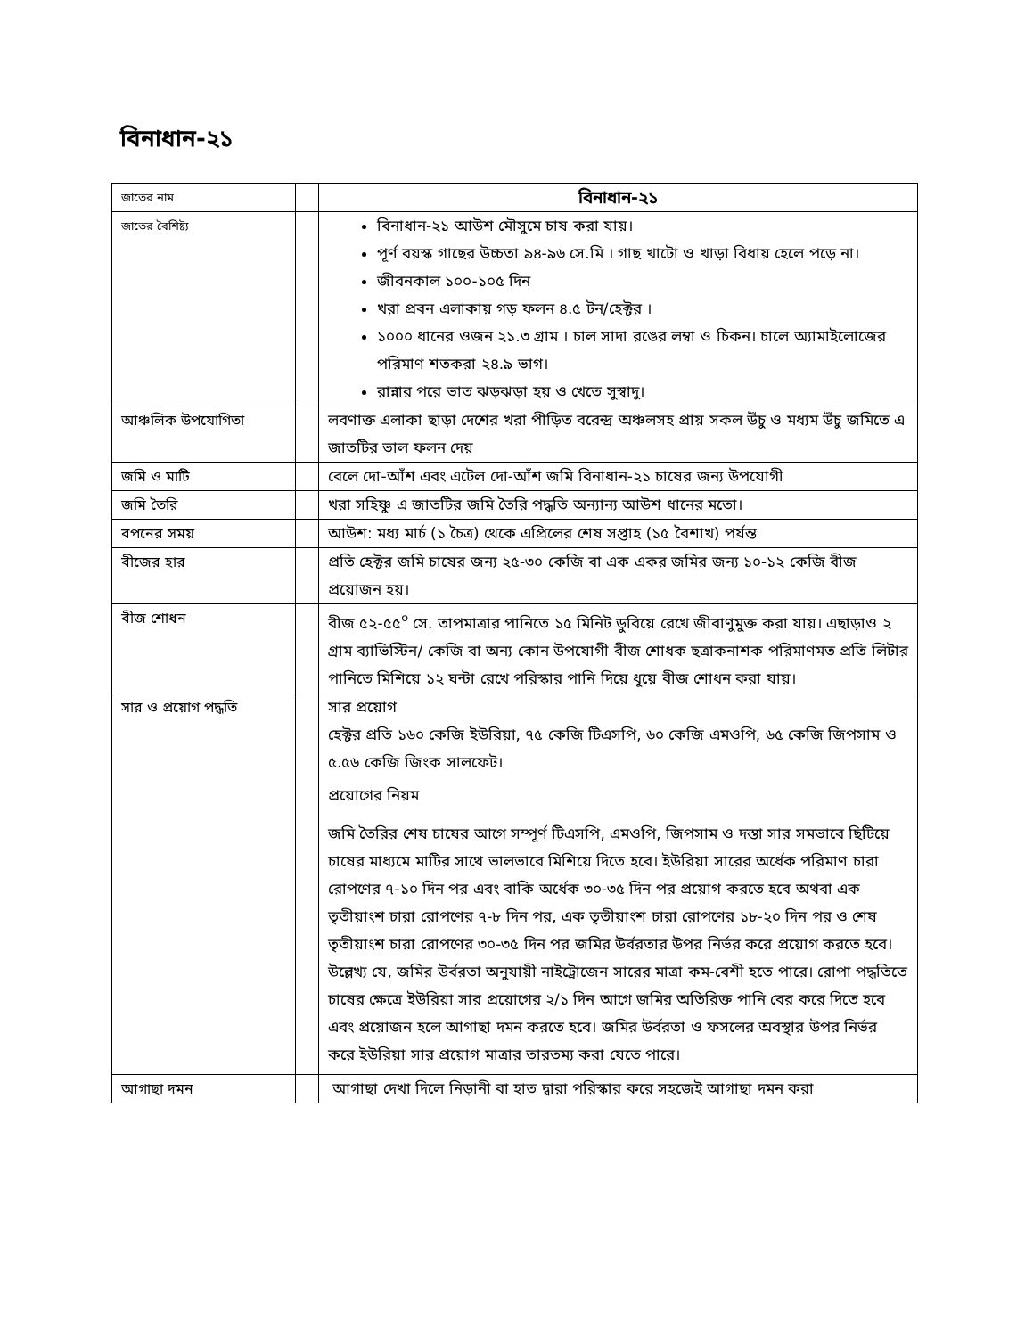বিনাধান-২১
| জাতের নাম | | বিনাধান-২১ |
| জাতের বৈশিষ্ট্য | | বিনাধান-২১ আউশ মৌসুমে চাষ করা যায়। পূর্ণ বয়স্ক গাছের উচ্চতা ৯৪-৯৬ সে.মি । গাছ খাটো ও খাড়া বিধায় হেলে পড়ে না। জীবনকাল ১০০-১০৫ দিন খরা প্রবন এলাকায় গড় ফলন ৪.৫ টন/হেক্টর । ১০০০ ধানের ওজন ২১.৩ গ্রাম । চাল সাদা রঙের লম্বা ও চিকন। চালে অ্যামাইলোজের পরিমাণ শতকরা ২৪.৯ ভাগ। রান্নার পরে ভাত ঝড়ঝড়া হয় ও খেতে সুস্বাদু। |
| আঞ্চলিক উপযোগিতা | | লবণাক্ত এলাকা ছাড়া দেশের খরা পীড়িত বরেন্দ্র অঞ্চলসহ প্রায় সকল উঁচু ও মধ্যম উঁচু জমিতে এ জাতটির ভাল ফলন দেয় |
| জমি ও মাটি | | বেলে দো-আঁশ এবং এটেল দো-আঁশ জমি বিনাধান-২১ চাষের জন্য উপযোগী |
| জমি তৈরি | | খরা সহিষ্ণু এ জাতটির জমি তৈরি পদ্ধতি অন্যান্য আউশ ধানের মতো। |
| বপনের সময় | | আউশ: মধ্য মার্চ (১ চৈত্র) থেকে এপ্রিলের শেষ সপ্তাহ (১৫ বৈশাখ) পর্যন্ত |
| বীজের হার | | প্রতি হেক্টর জমি চাষের জন্য ২৫-৩০ কেজি বা এক একর জমির জন্য ১০-১২ কেজি বীজ প্রয়োজন হয়। |
| বীজ শোধন | | বীজ ৫২-৫৫<sup>০</sup> সে. তাপমাত্রার পানিতে ১৫ মিনিট ডুবিয়ে রেখে জীবাণুমুক্ত করা যায়। এছাড়াও ২ গ্রাম ব্যাভিস্টিন/ কেজি বা অন্য কোন উপযোগী বীজ শোধক ছত্রাকনাশক পরিমাণমত প্রতি লিটার পানিতে মিশিয়ে ১২ ঘন্টা রেখে পরিস্কার পানি দিয়ে ধূয়ে বীজ শোধন করা যায়। |
| সার ও প্রয়োগ পদ্ধতি | | সার প্রয়োগ হেক্টর প্রতি ১৬০ কেজি ইউরিয়া, ৭৫ কেজি টিএসপি, ৬০ কেজি এমওপি, ৬৫ কেজি জিপসাম ও ৫.৫৬ কেজি জিংক সালফেট। প্রয়োগের নিয়ম জমি তৈরির শেষ চাষের আগে সম্পূর্ণ টিএসপি, এমওপি, জিপসাম ও দস্তা সার সমভাবে ছিটিয়ে চাষের মাধ্যমে মাটির সাথে ভালভাবে মিশিয়ে দিতে হবে। ইউরিয়া সারের অর্ধেক পরিমাণ চারা রোপণের ৭-১০ দিন পর এবং বাকি অর্ধেক ৩০-৩৫ দিন পর প্রয়োগ করতে হবে অথবা এক তৃতীয়াংশ চারা রোপণের ৭-৮ দিন পর, এক তৃতীয়াংশ চারা রোপণের ১৮-২০ দিন পর ও শেষ তৃতীয়াংশ চারা রোপণের ৩০-৩৫ দিন পর জমির উর্বরতার উপর নির্ভর করে প্রয়োগ করতে হবে। উল্লেখ্য যে, জমির উর্বরতা অনুযায়ী নাইট্রোজেন সারের মাত্রা কম-বেশী হতে পারে। রোপা পদ্ধতিতে চাষের ক্ষেত্রে ইউরিয়া সার প্রয়োগের ২/১ দিন আগে জমির অতিরিক্ত পানি বের করে দিতে হবে এবং প্রয়োজন হলে আগাছা দমন করতে হবে। জমির উর্বরতা ও ফসলের অবস্থার উপর নির্ভর করে ইউরিয়া সার প্রয়োগ মাত্রার তারতম্য করা যেতে পারে। |
| আগাছা দমন | | আগাছা দেখা দিলে নিড়ানী বা হাত দ্বারা পরিস্কার করে সহজেই আগাছা দমন করা |